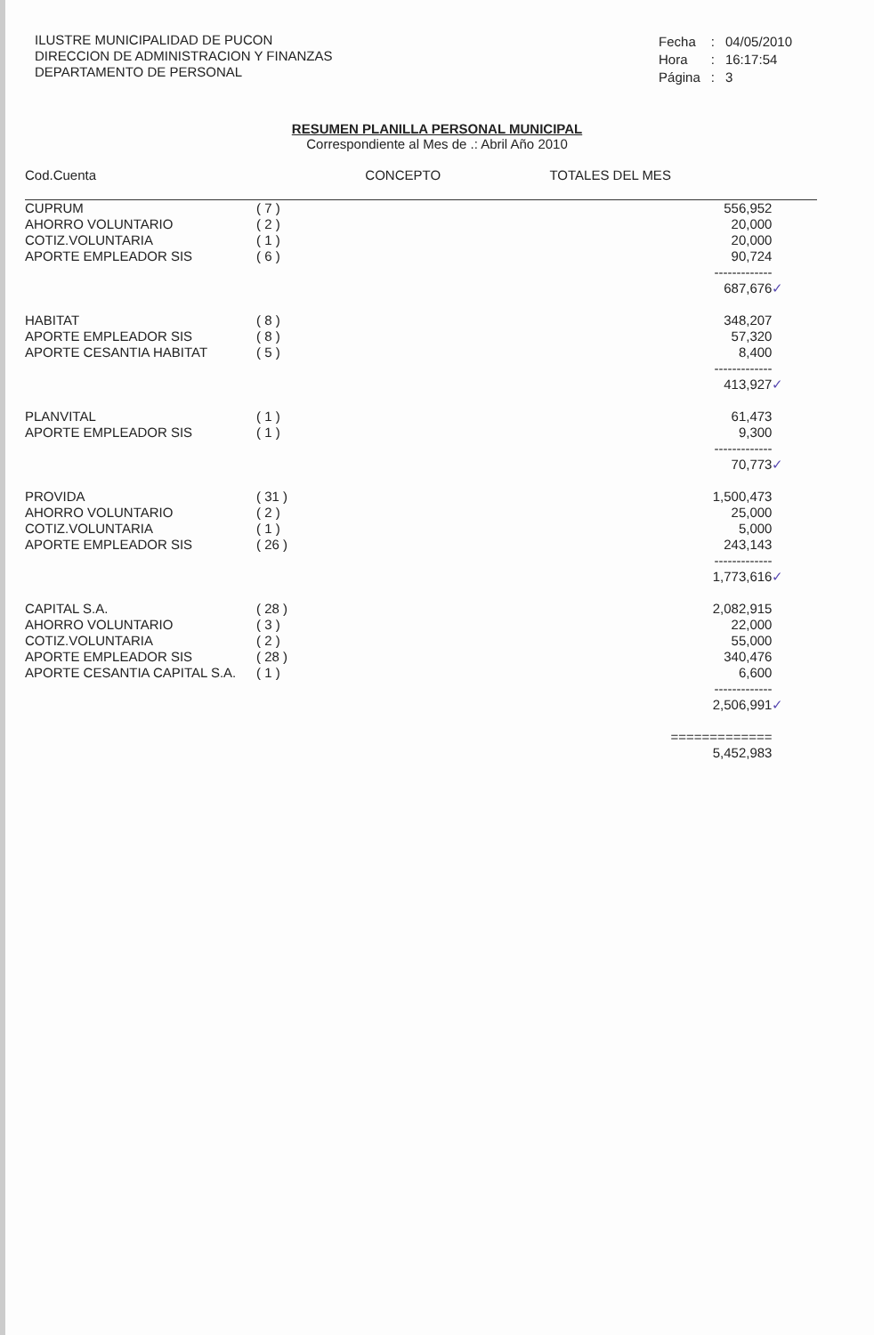ILUSTRE MUNICIPALIDAD DE PUCON
DIRECCION DE ADMINISTRACION Y FINANZAS
DEPARTAMENTO DE PERSONAL
| Fecha | : | 04/05/2010 |
| Hora | : | 16:17:54 |
| Página | : | 3 |
RESUMEN PLANILLA PERSONAL MUNICIPAL
Correspondiente al Mes de .: Abril Año 2010
| Cod.Cuenta | CONCEPTO | TOTALES DEL MES | |
| --- | --- | --- | --- |
| CUPRUM | ( 7 ) | 556,952 | |
| AHORRO VOLUNTARIO | ( 2 ) | 20,000 | |
| COTIZ.VOLUNTARIA | ( 1 ) | 20,000 | |
| APORTE EMPLEADOR SIS | ( 6 ) | 90,724 | |
| | | ------------- | |
| | | 687,676 | ✓ |
| HABITAT | ( 8 ) | 348,207 | |
| APORTE EMPLEADOR SIS | ( 8 ) | 57,320 | |
| APORTE CESANTIA HABITAT | ( 5 ) | 8,400 | |
| | | ------------- | |
| | | 413,927 | ✓ |
| PLANVITAL | ( 1 ) | 61,473 | |
| APORTE EMPLEADOR SIS | ( 1 ) | 9,300 | |
| | | ------------- | |
| | | 70,773 | ✓ |
| PROVIDA | ( 31 ) | 1,500,473 | |
| AHORRO VOLUNTARIO | ( 2 ) | 25,000 | |
| COTIZ.VOLUNTARIA | ( 1 ) | 5,000 | |
| APORTE EMPLEADOR SIS | ( 26 ) | 243,143 | |
| | | ------------- | |
| | | 1,773,616 | ✓ |
| CAPITAL S.A. | ( 28 ) | 2,082,915 | |
| AHORRO VOLUNTARIO | ( 3 ) | 22,000 | |
| COTIZ.VOLUNTARIA | ( 2 ) | 55,000 | |
| APORTE EMPLEADOR SIS | ( 28 ) | 340,476 | |
| APORTE CESANTIA CAPITAL S.A. | ( 1 ) | 6,600 | |
| | | ------------- | |
| | | 2,506,991 | ✓ |
| | | ============= | |
| | | 5,452,983 | |